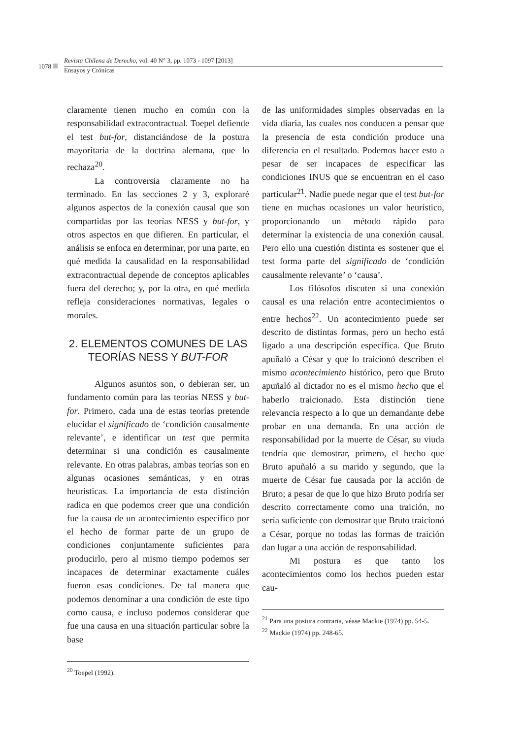1078
Revista Chilena de Derecho, vol. 40 N° 3, pp. 1073 - 1097 [2013]
Ensayos y Crónicas
claramente tienen mucho en común con la responsabilidad extracontractual. Toepel defiende el test but-for, distanciándose de la postura mayoritaria de la doctrina alemana, que lo rechaza<sup>20</sup>.
La controversia claramente no ha terminado. En las secciones 2 y 3, exploraré algunos aspectos de la conexión causal que son compartidas por las teorías NESS y but-for, y otros aspectos en que difieren. En particular, el análisis se enfoca en determinar, por una parte, en qué medida la causalidad en la responsabilidad extracontractual depende de conceptos aplicables fuera del derecho; y, por la otra, en qué medida refleja consideraciones normativas, legales o morales.
2. ELEMENTOS COMUNES DE LAS TEORÍAS NESS Y BUT-FOR
Algunos asuntos son, o debieran ser, un fundamento común para las teorías NESS y but-for. Primero, cada una de estas teorías pretende elucidar el significado de ‘condición causalmente relevante’, e identificar un test que permita determinar si una condición es causalmente relevante. En otras palabras, ambas teorías son en algunas ocasiones semánticas, y en otras heurísticas. La importancia de esta distinción radica en que podemos creer que una condición fue la causa de un acontecimiento específico por el hecho de formar parte de un grupo de condiciones conjuntamente suficientes para producirlo, pero al mismo tiempo podemos ser incapaces de determinar exactamente cuáles fueron esas condiciones. De tal manera que podemos denominar a una condición de este tipo como causa, e incluso podemos considerar que fue una causa en una situación particular sobre la base
<sup>20</sup> Toepel (1992).
de las uniformidades simples observadas en la vida diaria, las cuales nos conducen a pensar que la presencia de esta condición produce una diferencia en el resultado. Podemos hacer esto a pesar de ser incapaces de especificar las condiciones INUS que se encuentran en el caso particular<sup>21</sup>. Nadie puede negar que el test but-for tiene en muchas ocasiones un valor heurístico, proporcionando un método rápido para determinar la existencia de una conexión causal. Pero ello una cuestión distinta es sostener que el test forma parte del significado de ‘condición causalmente relevante’ o ‘causa’.
Los filósofos discuten si una conexión causal es una relación entre acontecimientos o entre hechos<sup>22</sup>. Un acontecimiento puede ser descrito de distintas formas, pero un hecho está ligado a una descripción específica. Que Bruto apuñaló a César y que lo traicionó describen el mismo acontecimiento histórico, pero que Bruto apuñaló al dictador no es el mismo hecho que el haberlo traicionado. Esta distinción tiene relevancia respecto a lo que un demandante debe probar en una demanda. En una acción de responsabilidad por la muerte de César, su viuda tendría que demostrar, primero, el hecho que Bruto apuñaló a su marido y segundo, que la muerte de César fue causada por la acción de Bruto; a pesar de que lo que hizo Bruto podría ser descrito correctamente como una traición, no sería suficiente con demostrar que Bruto traicionó a César, porque no todas las formas de traición dan lugar a una acción de responsabilidad.
Mi postura es que tanto los acontecimientos como los hechos pueden estar cau-
<sup>21</sup> Para una postura contraria, véase Mackie (1974) pp. 54-5.
<sup>22</sup> Mackie (1974) pp. 248-65.